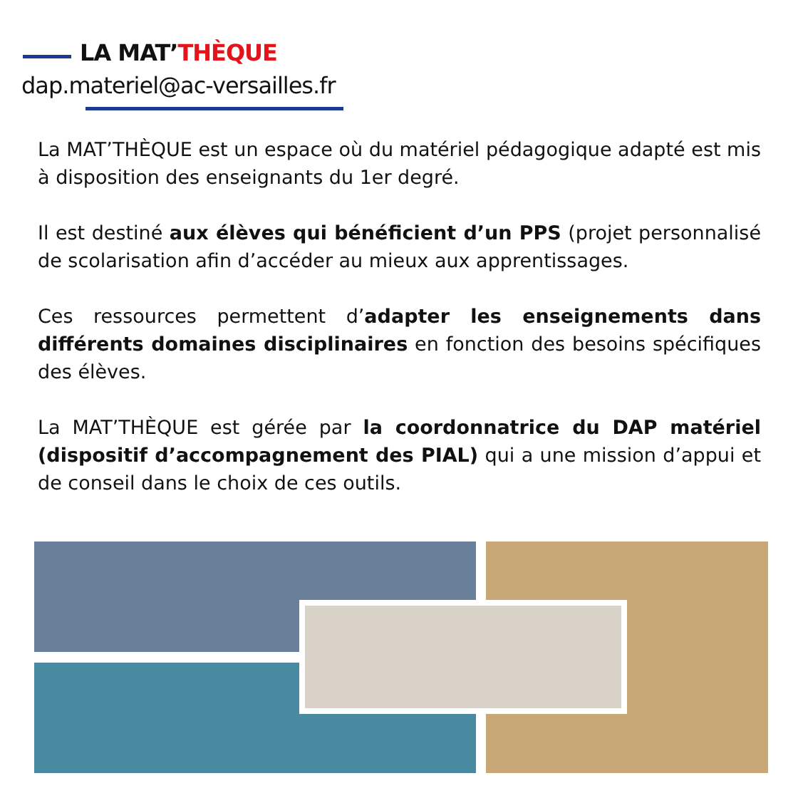LA MAT’THÈQUE
dap.materiel@ac-versailles.fr
La MAT’THÈQUE est un espace où du matériel pédagogique adapté est mis à disposition des enseignants du 1er degré.
Il est destiné aux élèves qui bénéficient d’un PPS (projet personnalisé de scolarisation afin d’accéder au mieux aux apprentissages.
Ces ressources permettent d’adapter les enseignements dans différents domaines disciplinaires en fonction des besoins spécifiques des élèves.
La MAT’THÈQUE est gérée par la coordonnatrice du DAP matériel (dispositif d’accompagnement des PIAL) qui a une mission d’appui et de conseil dans le choix de ces outils.